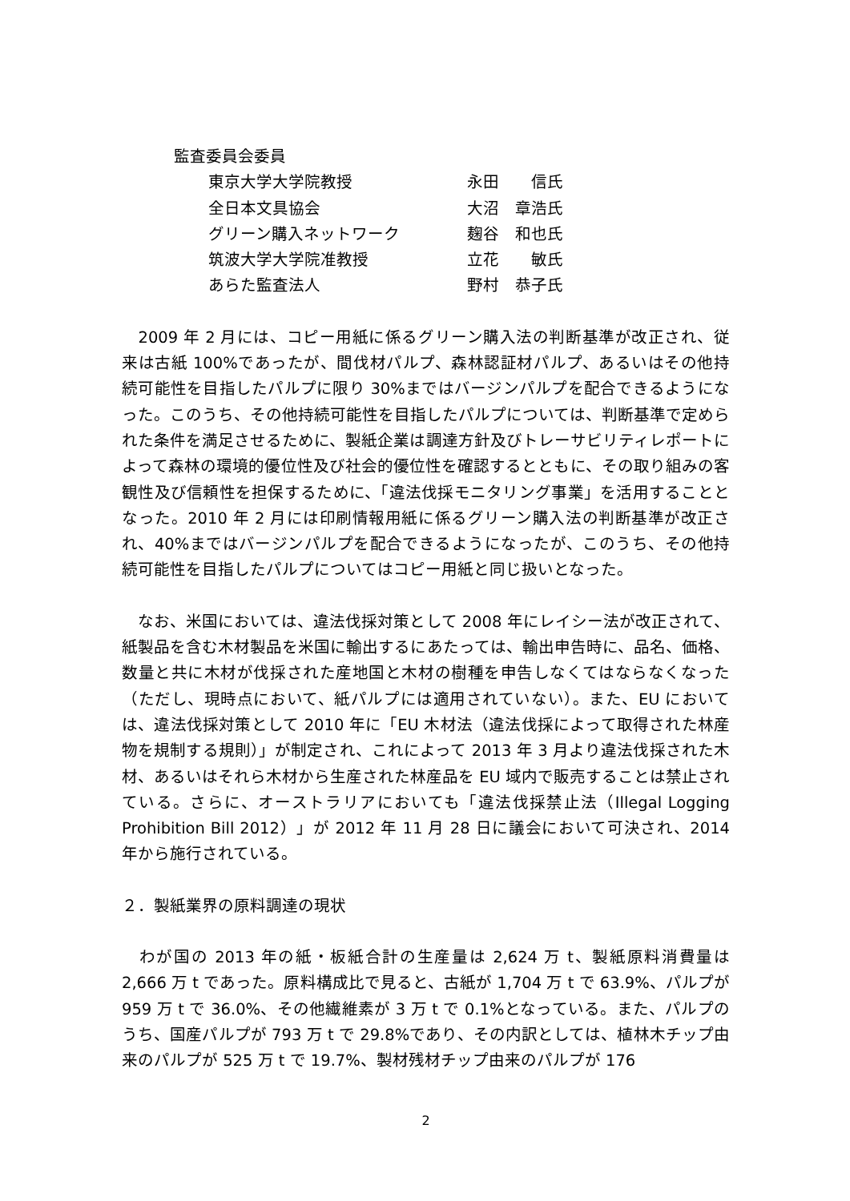監査委員会委員
| 東京大学大学院教授 | 永田 信氏 |
| 全日本文具協会 | 大沼 章浩氏 |
| グリーン購入ネットワーク | 麹谷 和也氏 |
| 筑波大学大学院准教授 | 立花 敏氏 |
| あらた監査法人 | 野村 恭子氏 |
　2009 年 2 月には、コピー用紙に係るグリーン購入法の判断基準が改正され、従来は古紙 100%であったが、間伐材パルプ、森林認証材パルプ、あるいはその他持続可能性を目指したパルプに限り 30%まではバージンパルプを配合できるようになった。このうち、その他持続可能性を目指したパルプについては、判断基準で定められた条件を満足させるために、製紙企業は調達方針及びトレーサビリティレポートによって森林の環境的優位性及び社会的優位性を確認するとともに、その取り組みの客観性及び信頼性を担保するために、「違法伐採モニタリング事業」を活用することとなった。2010 年 2 月には印刷情報用紙に係るグリーン購入法の判断基準が改正され、40%まではバージンパルプを配合できるようになったが、このうち、その他持続可能性を目指したパルプについてはコピー用紙と同じ扱いとなった。
　なお、米国においては、違法伐採対策として 2008 年にレイシー法が改正されて、紙製品を含む木材製品を米国に輸出するにあたっては、輸出申告時に、品名、価格、数量と共に木材が伐採された産地国と木材の樹種を申告しなくてはならなくなった（ただし、現時点において、紙パルプには適用されていない）。また、EU においては、違法伐採対策として 2010 年に「EU 木材法（違法伐採によって取得された林産物を規制する規則）」が制定され、これによって 2013 年 3 月より違法伐採された木材、あるいはそれら木材から生産された林産品を EU 域内で販売することは禁止されている。さらに、オーストラリアにおいても「違法伐採禁止法（Illegal Logging Prohibition Bill 2012）」が 2012 年 11 月 28 日に議会において可決され、2014 年から施行されている。
２．製紙業界の原料調達の現状
　わが国の 2013 年の紙・板紙合計の生産量は 2,624 万 t、製紙原料消費量は 2,666 万 t であった。原料構成比で見ると、古紙が 1,704 万 t で 63.9%、パルプが 959 万 t で 36.0%、その他繊維素が 3 万 t で 0.1%となっている。また、パルプのうち、国産パルプが 793 万 t で 29.8%であり、その内訳としては、植林木チップ由来のパルプが 525 万 t で 19.7%、製材残材チップ由来のパルプが 176
2